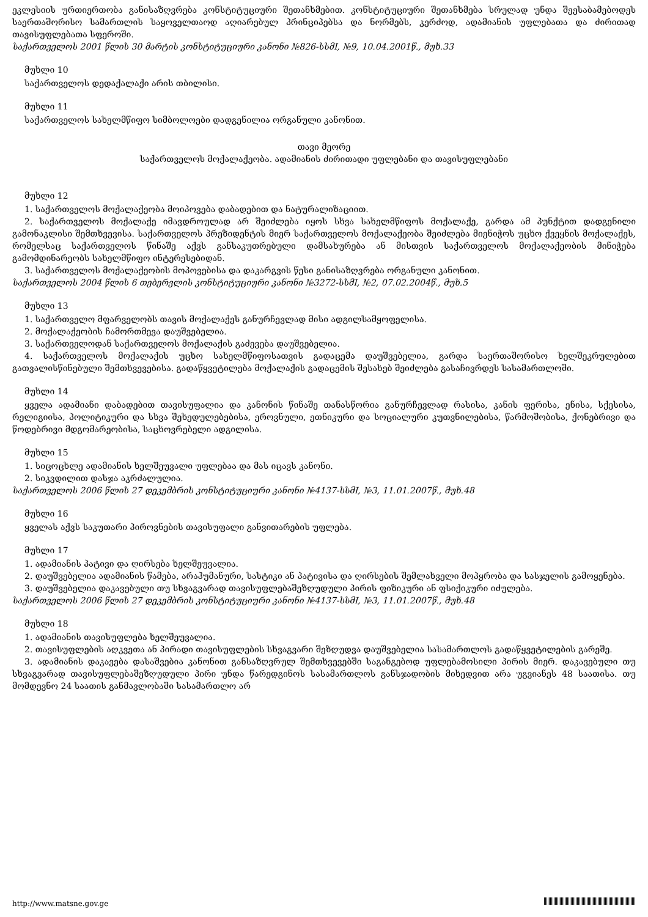ეკლესიის ურთიერთობა განისაზღვრება კონსტიტუციური შეთანხმებით. კონსტიტუციური შეთანხმება სრულად უნდა შეესაბამებოდეს საერთაშორისო სამართლის საყოველთაოდ აღიარებულ პრინციპებსა და ნორმებს, კერძოდ, ადამიანის უფლებათა და ძირითად თავისუფლებათა სფეროში.
საქართველოს 2001 წლის 30 მარტის კონსტიტუციური კანონი №826-სსმI, №9, 10.04.2001წ., მუხ.33
მუხლი 10
საქართველოს დედაქალაქი არის თბილისი.
მუხლი 11
საქართველოს სახელმწიფო სიმბოლოები დადგენილია ორგანული კანონით.
თავი მეორე
საქართველოს მოქალაქეობა. ადამიანის ძირითადი უფლებანი და თავისუფლებანი
მუხლი 12
1. საქართველოს მოქალაქეობა მოიპოვება დაბადებით და ნატურალიზაციით.
2. საქართველოს მოქალაქე იმავდროულად არ შეიძლება იყოს სხვა სახელმწიფოს მოქალაქე, გარდა ამ პუნქტით დადგენილი გამონაკლისი შემთხვევისა. საქართველოს პრეზიდენტის მიერ საქართველოს მოქალაქეობა შეიძლება მიენიჭოს უცხო ქვეყნის მოქალაქეს, რომელსაც საქართველოს წინაშე აქვს განსაკუთრებული დამსახურება ან მისთვის საქართველოს მოქალაქეობის მინიჭება გამომდინარეობს სახელმწიფო ინტერესებიდან.
3. საქართველოს მოქალაქეობის მოპოვებისა და დაკარგვის წესი განისაზღვრება ორგანული კანონით.
საქართველოს 2004 წლის 6 თებერვლის კონსტიტუციური კანონი №3272-სსმI, №2, 07.02.2004წ., მუხ.5
მუხლი 13
1. საქართველო მფარველობს თავის მოქალაქეს განურჩევლად მისი ადგილსამყოფელისა.
2. მოქალაქეობის ჩამორთმევა დაუშვებელია.
3. საქართველოდან საქართველოს მოქალაქის გაძევება დაუშვებელია.
4. საქართველოს მოქალაქის უცხო სახელმწიფოსათვის გადაცემა დაუშვებელია, გარდა საერთაშორისო ხელშეკრულებით გათვალისწინებული შემთხვევებისა. გადაწყვეტილება მოქალაქის გადაცემის შესახებ შეიძლება გასაჩივრდეს სასამართლოში.
მუხლი 14
ყველა ადამიანი დაბადებით თავისუფალია და კანონის წინაშე თანასწორია განურჩევლად რასისა, კანის ფერისა, ენისა, სქესისა, რელიგიისა, პოლიტიკური და სხვა შეხედულებებისა, ეროვნული, ეთნიკური და სოციალური კუთვნილებისა, წარმოშობისა, ქონებრივი და წოდებრივი მდგომარეობისა, საცხოვრებელი ადგილისა.
მუხლი 15
1. სიცოცხლე ადამიანის ხელშეუვალი უფლებაა და მას იცავს კანონი.
2. სიკვდილით დასჯა აკრძალულია.
საქართველოს 2006 წლის 27 დეკემბრის კონსტიტუციური კანონი №4137-სსმI, №3, 11.01.2007წ., მუხ.48
მუხლი 16
ყველას აქვს საკუთარი პიროვნების თავისუფალი განვითარების უფლება.
მუხლი 17
1. ადამიანის პატივი და ღირსება ხელშეუვალია.
2. დაუშვებელია ადამიანის წამება, არაჰუმანური, სასტიკი ან პატივისა და ღირსების შემლახველი მოპყრობა და სასჯელის გამოყენება.
3. დაუშვებელია დაკავებული თუ სხვაგვარად თავისუფლებაშეზღუდული პირის ფიზიკური ან ფსიქიკური იძულება.
საქართველოს 2006 წლის 27 დეკემბრის კონსტიტუციური კანონი №4137-სსმI, №3, 11.01.2007წ., მუხ.48
მუხლი 18
1. ადამიანის თავისუფლება ხელშეუვალია.
2. თავისუფლების აღკვეთა ან პირადი თავისუფლების სხვაგვარი შეზღუდვა დაუშვებელია სასამართლოს გადაწყვეტილების გარეშე.
3. ადამიანის დაკავება დასაშვებია კანონით განსაზღვრულ შემთხვევებში საგანგებოდ უფლებამოსილი პირის მიერ. დაკავებული თუ სხვაგვარად თავისუფლებაშეზღუდული პირი უნდა წარედგინოს სასამართლოს განსჯადობის მიხედვით არა უგვიანეს 48 საათისა. თუ მომდევნო 24 საათის განმავლობაში სასამართლო არ
http://www.matsne.gov.ge